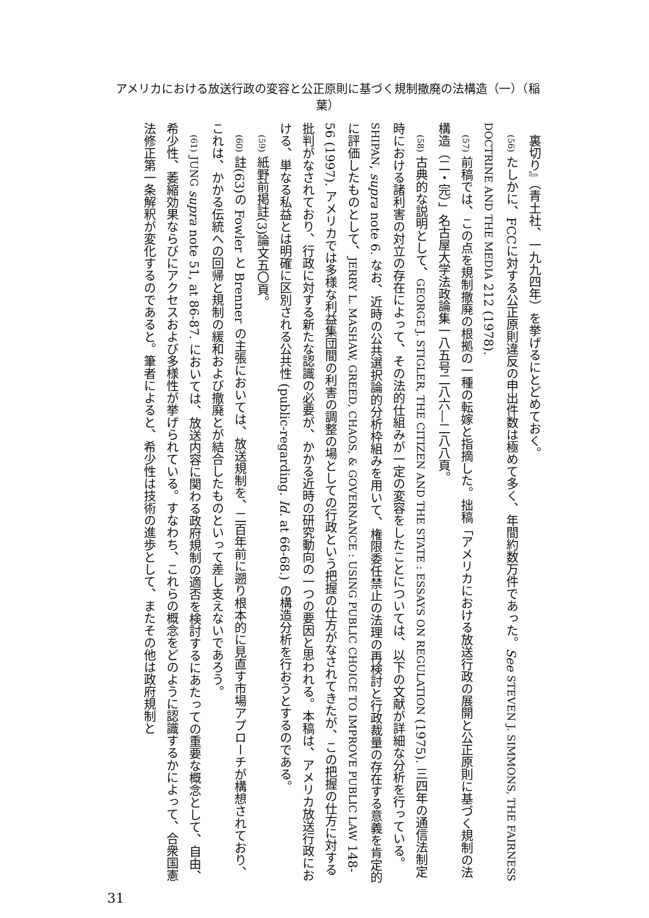アメリカにおける放送行政の変容と公正原則に基づく規制撤廃の法構造（一）（稲葉）
裏切り』（青土社、一九九四年）を挙げるにとどめておく。
(56) たしかに、FCCに対する公正原則違反の申出件数は極めて多く、年間約数万件であった。See STEVEN J. SIMMONS, THE FAIRNESS DOCTRINE AND THE MEDIA 212 (1978).
(57) 前稿では、この点を規制撤廃の根拠の一種の転嫁と指摘した。拙稿「アメリカにおける放送行政の展開と公正原則に基づく規制の法構造（二・完）」名古屋大学法政論集一八五号二八六―二八八頁。
(58) 古典的な説明として、GEORGE J. STIGLER, THE CITIZEN AND THE STATE : ESSAYS ON REGULATION (1975). 三四年の通信法制定時における諸利害の対立の存在によって、その法的仕組みが一定の変容をしたことについては、以下の文献が詳細な分析を行っている。SHIPAN, supra note 6. なお、近時の公共選択論的分析枠組みを用いて、権限委任禁止の法理の再検討と行政裁量の存在する意義を肯定的に評価したものとして、JERRY L. MASHAW, GREED, CHAOS, & GOVERNANCE : USING PUBLIC CHOICE TO IMPROVE PUBLIC LAW 148-56 (1997). アメリカでは多様な利益集団間の利害の調整の場としての行政という把握の仕方がなされてきたが、この把握の仕方に対する批判がなされており、行政に対する新たな認識の必要が、かかる近時の研究動向の一つの要因と思われる。本稿は、アメリカ放送行政における、単なる私益とは明確に区別される公共性 (public-regarding. Id. at 66-68.) の構造分析を行おうとするのである。
(59) 紙野前掲註(3)論文五〇頁。
(60) 註(63)の Fowler と Brenner の主張においては、放送規制を、二百年前に遡り根本的に見直す市場アプローチが構想されており、これは、かかる伝統への回帰と規制の緩和および撤廃とが結合したものといって差し支えないであろう。
(61) JUNG supra note 51, at 86-87. においては、放送内容に関わる政府規制の適否を検討するにあたっての重要な概念として、自由、希少性、萎縮効果ならびにアクセスおよび多様性が挙げられている。すなわち、これらの概念をどのように認識するかによって、合衆国憲法修正第一条解釈が変化するのであると。筆者によると、希少性は技術の進歩として、またその他は政府規制と
31